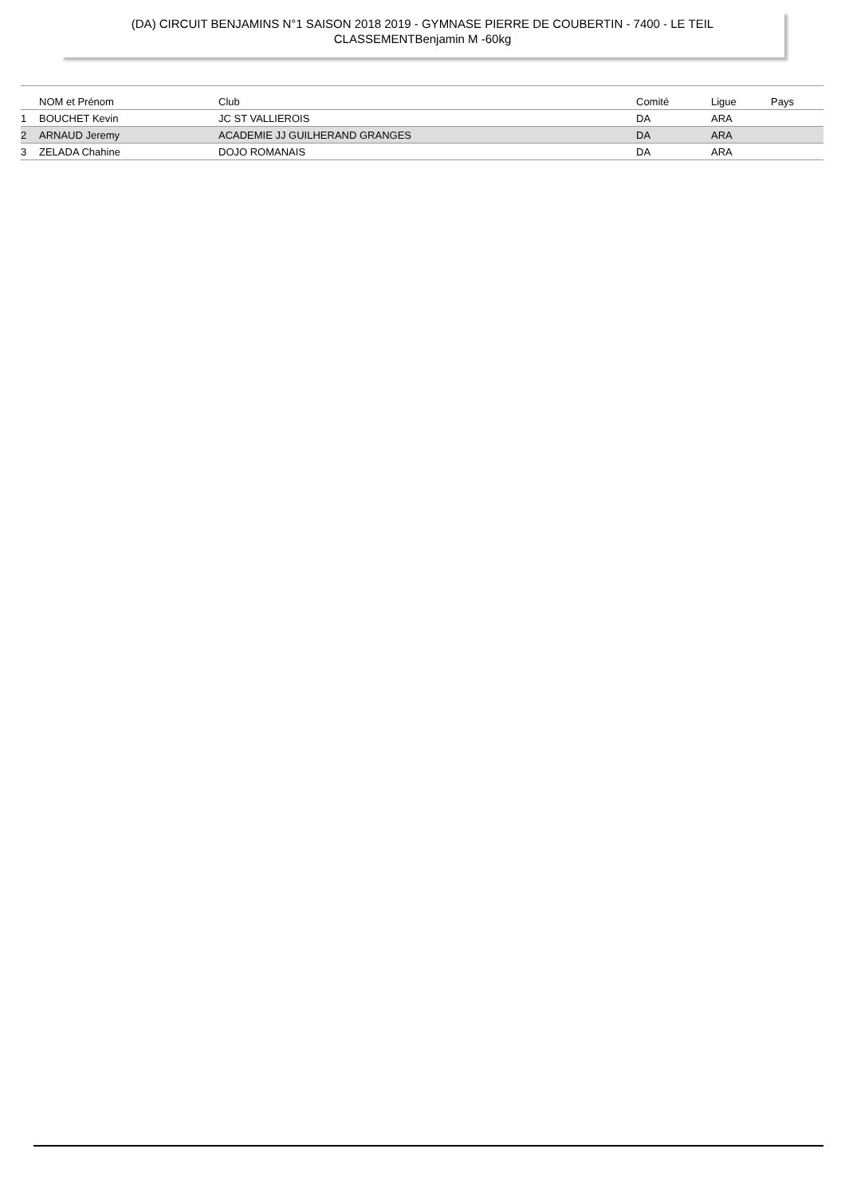(DA) CIRCUIT BENJAMINS N°1 SAISON 2018 2019 - GYMNASE PIERRE DE COUBERTIN - 7400 - LE TEIL
CLASSEMENTBenjamin M -60kg
| | NOM et Prénom | Club | Comité | Ligue | Pays |
| --- | --- | --- | --- | --- | --- |
| 1 | BOUCHET Kevin | JC ST VALLIEROIS | DA | ARA | |
| 2 | ARNAUD Jeremy | ACADEMIE JJ GUILHERAND GRANGES | DA | ARA | |
| 3 | ZELADA Chahine | DOJO ROMANAIS | DA | ARA | |